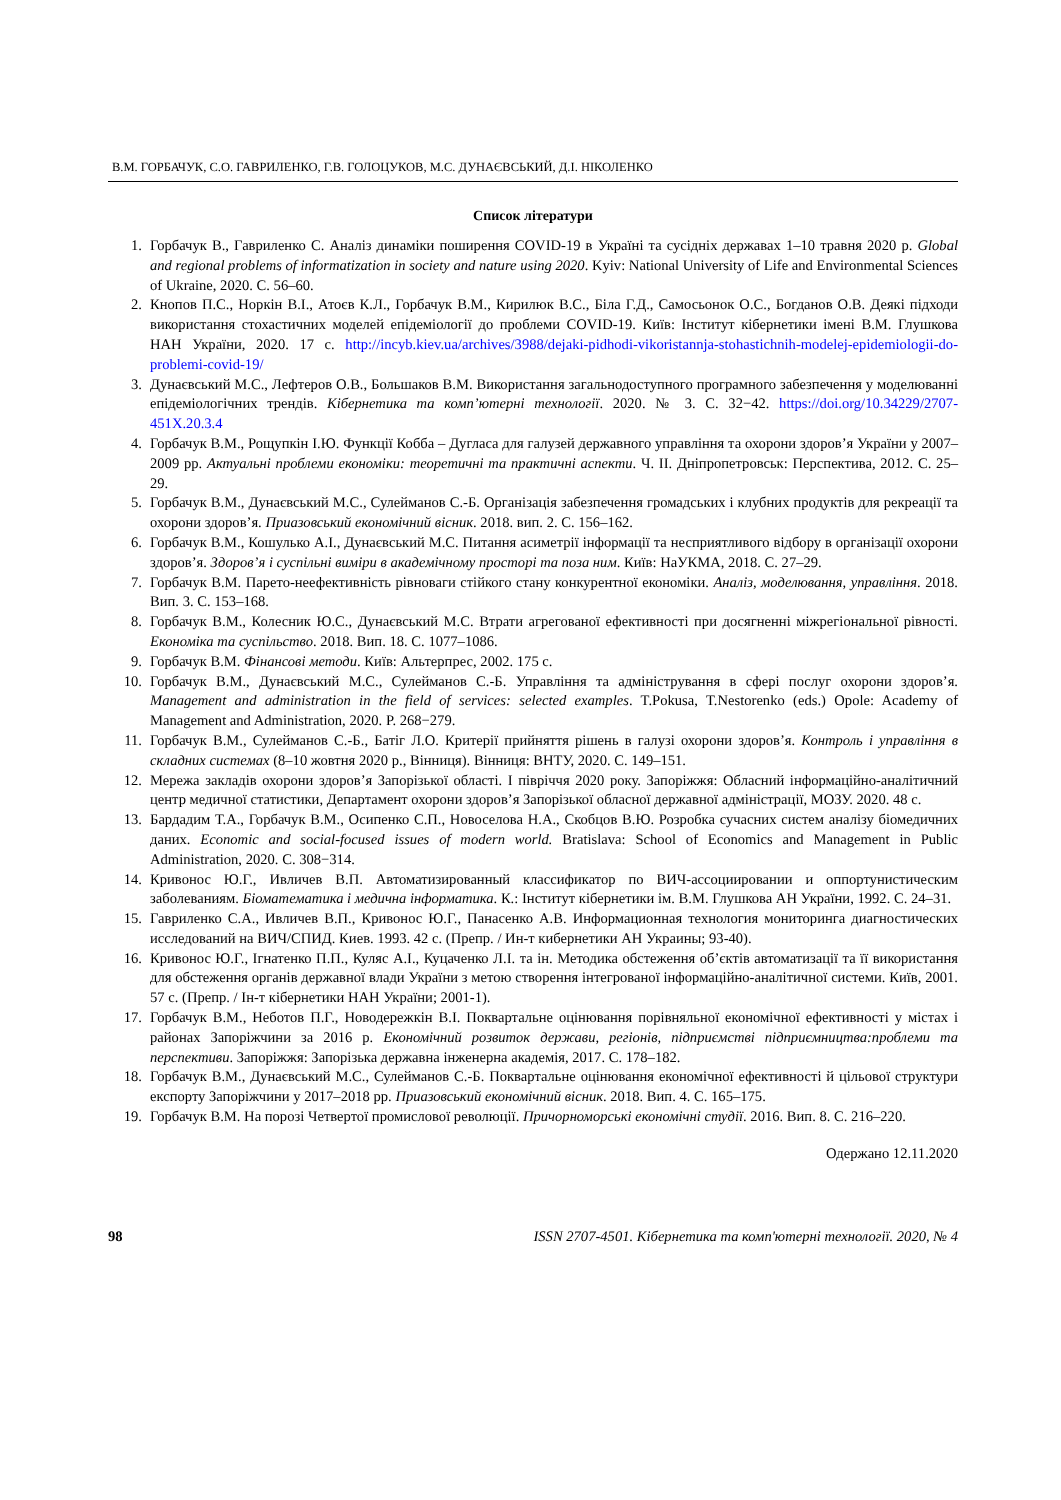В.М. ГОРБАЧУК, С.О. ГАВРИЛЕНКО, Г.В. ГОЛОЦУКОВ, М.С. ДУНАЄВСЬКИЙ, Д.І. НІКОЛЕНКО
Список літератури
1. Горбачук В., Гавриленко С. Аналіз динаміки поширення COVID-19 в Україні та сусідніх державах 1–10 травня 2020 р. Global and regional problems of informatization in society and nature using 2020. Kyiv: National University of Life and Environmental Sciences of Ukraine, 2020. С. 56–60.
2. Кнопов П.С., Норкін В.І., Атоєв К.Л., Горбачук В.М., Кирилюк В.С., Біла Г.Д., Самосьонок О.С., Богданов О.В. Деякі підходи використання стохастичних моделей епідеміології до проблеми COVID-19. Київ: Інститут кібернетики імені В.М. Глушкова НАН України, 2020. 17 с. http://incyb.kiev.ua/archives/3988/dejaki-pidhodi-vikoristannja-stohastichnih-modelej-epidemiologii-do-problemi-covid-19/
3. Дунаєвський М.С., Лефтеров О.В., Большаков В.М. Використання загальнодоступного програмного забезпечення у моделюванні епідеміологічних трендів. Кібернетика та комп’ютерні технології. 2020. № 3. С. 32−42. https://doi.org/10.34229/2707-451X.20.3.4
4. Горбачук В.М., Рощупкін І.Ю. Функції Кобба – Дугласа для галузей державного управління та охорони здоров’я України у 2007–2009 рр. Актуальні проблеми економіки: теоретичні та практичні аспекти. Ч. ІІ. Дніпропетровськ: Перспектива, 2012. С. 25–29.
5. Горбачук В.М., Дунаєвський М.С., Сулейманов С.-Б. Організація забезпечення громадських і клубних продуктів для рекреації та охорони здоров’я. Приазовський економічний вісник. 2018. вип. 2. С. 156–162.
6. Горбачук В.М., Кошулько А.І., Дунаєвський М.С. Питання асиметрії інформації та несприятливого відбору в організації охорони здоров’я. Здоров’я і суспільні виміри в академічному просторі та поза ним. Київ: НаУКМА, 2018. С. 27–29.
7. Горбачук В.М. Парето-неефективність рівноваги стійкого стану конкурентної економіки. Аналіз, моделювання, управління. 2018. Вип. 3. С. 153–168.
8. Горбачук В.М., Колесник Ю.С., Дунаєвський М.С. Втрати агрегованої ефективності при досягненні міжрегіональної рівності. Економіка та суспільство. 2018. Вип. 18. С. 1077–1086.
9. Горбачук В.М. Фінансові методи. Київ: Альтерпрес, 2002. 175 с.
10. Горбачук В.М., Дунаєвський М.С., Сулейманов С.-Б. Управління та адміністрування в сфері послуг охорони здоров’я. Management and administration in the field of services: selected examples. T.Pokusa, T.Nestorenko (eds.) Opole: Academy of Management and Administration, 2020. P. 268−279.
11. Горбачук В.М., Сулейманов С.-Б., Батіг Л.О. Критерії прийняття рішень в галузі охорони здоров’я. Контроль і управління в складних системах (8–10 жовтня 2020 р., Вінниця). Вінниця: ВНТУ, 2020. С. 149–151.
12. Мережа закладів охорони здоров’я Запорізької області. І півріччя 2020 року. Запоріжжя: Обласний інформаційно-аналітичний центр медичної статистики, Департамент охорони здоров’я Запорізької обласної державної адміністрації, МОЗУ. 2020. 48 с.
13. Бардадим Т.А., Горбачук В.М., Осипенко С.П., Новоселова Н.А., Скобцов В.Ю. Розробка сучасних систем аналізу біомедичних даних. Economic and social-focused issues of modern world. Bratislava: School of Economics and Management in Public Administration, 2020. С. 308−314.
14. Кривонос Ю.Г., Ивличев В.П. Автоматизированный классификатор по ВИЧ-ассоциировании и оппортунистическим заболеваниям. Біоматематика і медична інформатика. К.: Інститут кібернетики ім. В.М. Глушкова АН України, 1992. С. 24–31.
15. Гавриленко С.А., Ивличев В.П., Кривонос Ю.Г., Панасенко А.В. Информационная технология мониторинга диагностических исследований на ВИЧ/СПИД. Киев. 1993. 42 с. (Препр. / Ин-т кибернетики АН Украины; 93-40).
16. Кривонос Ю.Г., Ігнатенко П.П., Куляс А.І., Куцаченко Л.І. та ін. Методика обстеження об’єктів автоматизації та її використання для обстеження органів державної влади України з метою створення інтегрованої інформаційно-аналітичної системи. Київ, 2001. 57 с. (Препр. / Ін-т кібернетики НАН України; 2001-1).
17. Горбачук В.М., Неботов П.Г., Новодережкін В.І. Поквартальне оцінювання порівняльної економічної ефективності у містах і районах Запоріжчини за 2016 р. Економічний розвиток держави, регіонів, підприємстві підприємництва:проблеми та перспективи. Запоріжжя: Запорізька державна інженерна академія, 2017. С. 178–182.
18. Горбачук В.М., Дунаєвський М.С., Сулейманов С.-Б. Поквартальне оцінювання економічної ефективності й цільової структури експорту Запоріжчини у 2017–2018 рр. Приазовський економічний вісник. 2018. Вип. 4. С. 165–175.
19. Горбачук В.М. На порозі Четвертої промислової революції. Причорноморські економічні студії. 2016. Вип. 8. С. 216–220.
Одержано 12.11.2020
98 ISSN 2707-4501. Кібернетика та комп'ютерні технології. 2020, № 4